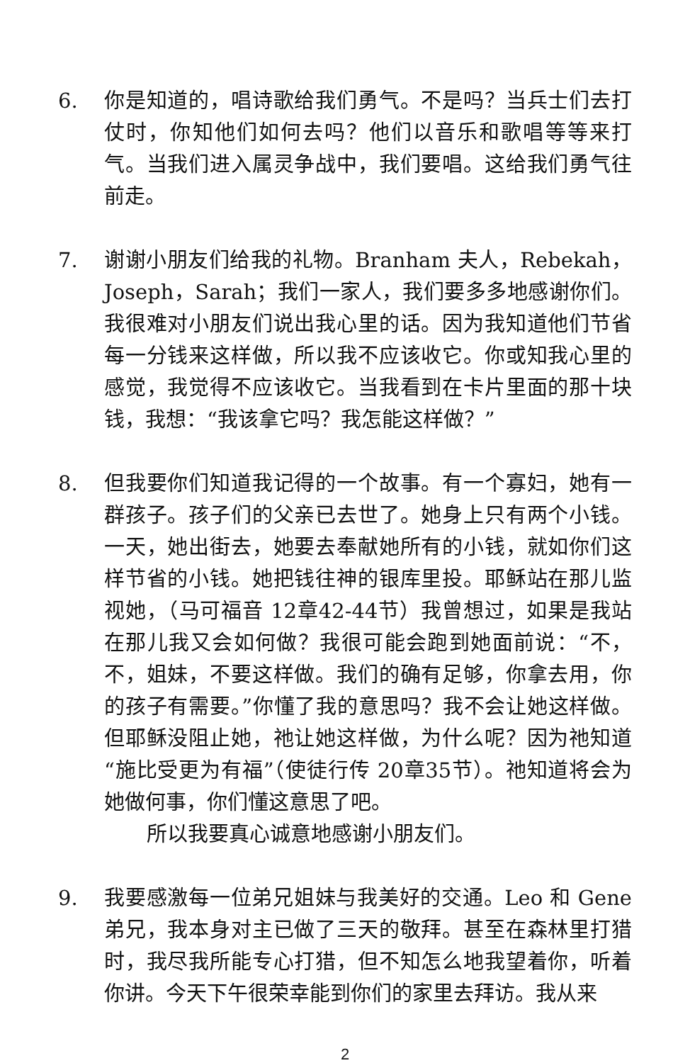6. 你是知道的，唱诗歌给我们勇气。不是吗？当兵士们去打仗时，你知他们如何去吗？他们以音乐和歌唱等等来打气。当我们进入属灵争战中，我们要唱。这给我们勇气往前走。
7. 谢谢小朋友们给我的礼物。Branham 夫人，Rebekah，Joseph，Sarah；我们一家人，我们要多多地感谢你们。我很难对小朋友们说出我心里的话。因为我知道他们节省每一分钱来这样做，所以我不应该收它。你或知我心里的感觉，我觉得不应该收它。当我看到在卡片里面的那十块钱，我想：“我该拿它吗？我怎能这样做？”
8. 但我要你们知道我记得的一个故事。有一个寡妇，她有一群孩子。孩子们的父亲已去世了。她身上只有两个小钱。一天，她出街去，她要去奉献她所有的小钱，就如你们这样节省的小钱。她把钱往神的银库里投。耶稣站在那儿监视她，（马可福音 12章42-44节）我曾想过，如果是我站在那儿我又会如何做？我很可能会跑到她面前说：“不，不，姐妹，不要这样做。我们的确有足够，你拿去用，你的孩子有需要。”你懂了我的意思吗？我不会让她这样做。但耶稣没阻止她，祂让她这样做，为什么呢？因为祂知道“施比受更为有福”（使徒行传 20章35节）。祂知道将会为她做何事，你们懂这意思了吧。
所以我要真心诚意地感谢小朋友们。
9. 我要感激每一位弟兄姐妹与我美好的交通。Leo 和 Gene 弟兄，我本身对主已做了三天的敬拜。甚至在森林里打猎时，我尽我所能专心打猎，但不知怎么地我望着你，听着你讲。今天下午很荣幸能到你们的家里去拜访。我从来
2